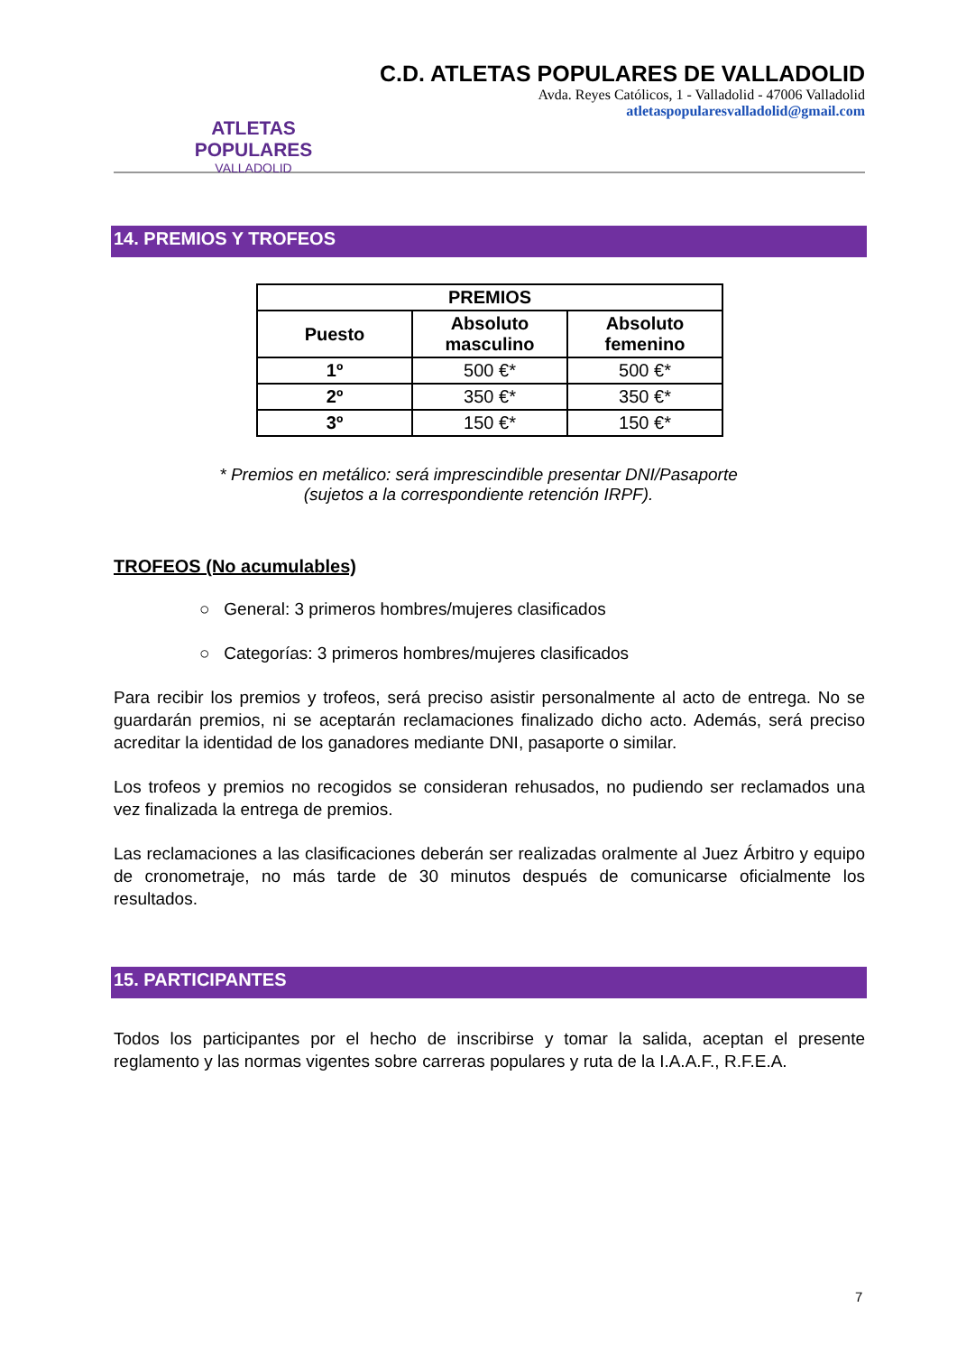ATLETAS POPULARES
VALLADOLID
C.D. ATLETAS POPULARES DE VALLADOLID
Avda. Reyes Católicos, 1 - Valladolid - 47006 Valladolid
atletaspopularesvalladolid@gmail.com
14. PREMIOS Y TROFEOS
| PREMIOS | | |
| --- | --- | --- |
| Puesto | Absoluto masculino | Absoluto femenino |
| 1º | 500 €* | 500 €* |
| 2º | 350 €* | 350 €* |
| 3º | 150 €* | 150 €* |
* Premios en metálico: será imprescindible presentar DNI/Pasaporte
(sujetos a la correspondiente retención IRPF).
TROFEOS (No acumulables)
○ General: 3 primeros hombres/mujeres clasificados
○ Categorías: 3 primeros hombres/mujeres clasificados
Para recibir los premios y trofeos, será preciso asistir personalmente al acto de entrega. No se guardarán premios, ni se aceptarán reclamaciones finalizado dicho acto. Además, será preciso acreditar la identidad de los ganadores mediante DNI, pasaporte o similar.
Los trofeos y premios no recogidos se consideran rehusados, no pudiendo ser reclamados una vez finalizada la entrega de premios.
Las reclamaciones a las clasificaciones deberán ser realizadas oralmente al Juez Árbitro y equipo de cronometraje, no más tarde de 30 minutos después de comunicarse oficialmente los resultados.
15. PARTICIPANTES
Todos los participantes por el hecho de inscribirse y tomar la salida, aceptan el presente reglamento y las normas vigentes sobre carreras populares y ruta de la I.A.A.F., R.F.E.A.
7